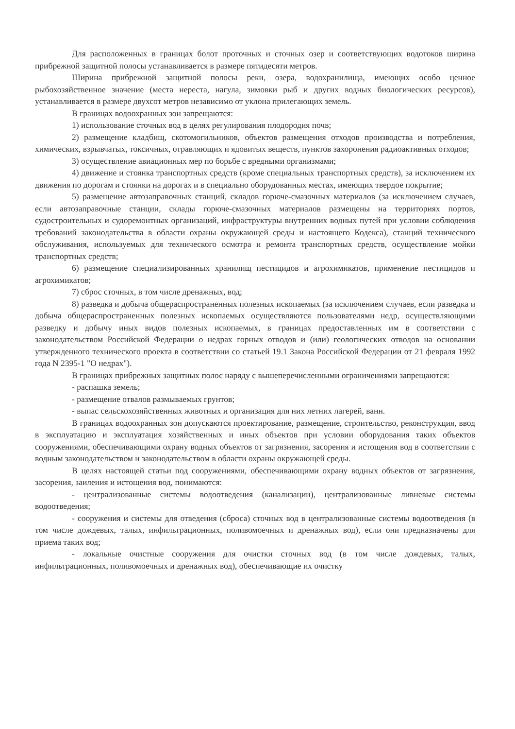Для расположенных в границах болот проточных и сточных озер и соответствующих водотоков ширина прибрежной защитной полосы устанавливается в размере пятидесяти метров.
Ширина прибрежной защитной полосы реки, озера, водохранилища, имеющих особо ценное рыбохозяйственное значение (места нереста, нагула, зимовки рыб и других водных биологических ресурсов), устанавливается в размере двухсот метров независимо от уклона прилегающих земель.
В границах водоохранных зон запрещаются:
1) использование сточных вод в целях регулирования плодородия почв;
2) размещение кладбищ, скотомогильников, объектов размещения отходов производства и потребления, химических, взрывчатых, токсичных, отравляющих и ядовитых веществ, пунктов захоронения радиоактивных отходов;
3) осуществление авиационных мер по борьбе с вредными организмами;
4) движение и стоянка транспортных средств (кроме специальных транспортных средств), за исключением их движения по дорогам и стоянки на дорогах и в специально оборудованных местах, имеющих твердое покрытие;
5) размещение автозаправочных станций, складов горюче-смазочных материалов (за исключением случаев, если автозаправочные станции, склады горюче-смазочных материалов размещены на территориях портов, судостроительных и судоремонтных организаций, инфраструктуры внутренних водных путей при условии соблюдения требований законодательства в области охраны окружающей среды и настоящего Кодекса), станций технического обслуживания, используемых для технического осмотра и ремонта транспортных средств, осуществление мойки транспортных средств;
6) размещение специализированных хранилищ пестицидов и агрохимикатов, применение пестицидов и агрохимикатов;
7) сброс сточных, в том числе дренажных, вод;
8) разведка и добыча общераспространенных полезных ископаемых (за исключением случаев, если разведка и добыча общераспространенных полезных ископаемых осуществляются пользователями недр, осуществляющими разведку и добычу иных видов полезных ископаемых, в границах предоставленных им в соответствии с законодательством Российской Федерации о недрах горных отводов и (или) геологических отводов на основании утвержденного технического проекта в соответствии со статьей 19.1 Закона Российской Федерации от 21 февраля 1992 года N 2395-1 "О недрах").
В границах прибрежных защитных полос наряду с вышеперечисленными ограничениями запрещаются:
- распашка земель;
- размещение отвалов размываемых грунтов;
- выпас сельскохозяйственных животных и организация для них летних лагерей, ванн.
В границах водоохранных зон допускаются проектирование, размещение, строительство, реконструкция, ввод в эксплуатацию и эксплуатация хозяйственных и иных объектов при условии оборудования таких объектов сооружениями, обеспечивающими охрану водных объектов от загрязнения, засорения и истощения вод в соответствии с водным законодательством и законодательством в области охраны окружающей среды.
В целях настоящей статьи под сооружениями, обеспечивающими охрану водных объектов от загрязнения, засорения, заиления и истощения вод, понимаются:
- централизованные системы водоотведения (канализации), централизованные ливневые системы водоотведения;
- сооружения и системы для отведения (сброса) сточных вод в централизованные системы водоотведения (в том числе дождевых, талых, инфильтрационных, поливомоечных и дренажных вод), если они предназначены для приема таких вод;
- локальные очистные сооружения для очистки сточных вод (в том числе дождевых, талых, инфильтрационных, поливомоечных и дренажных вод), обеспечивающие их очистку